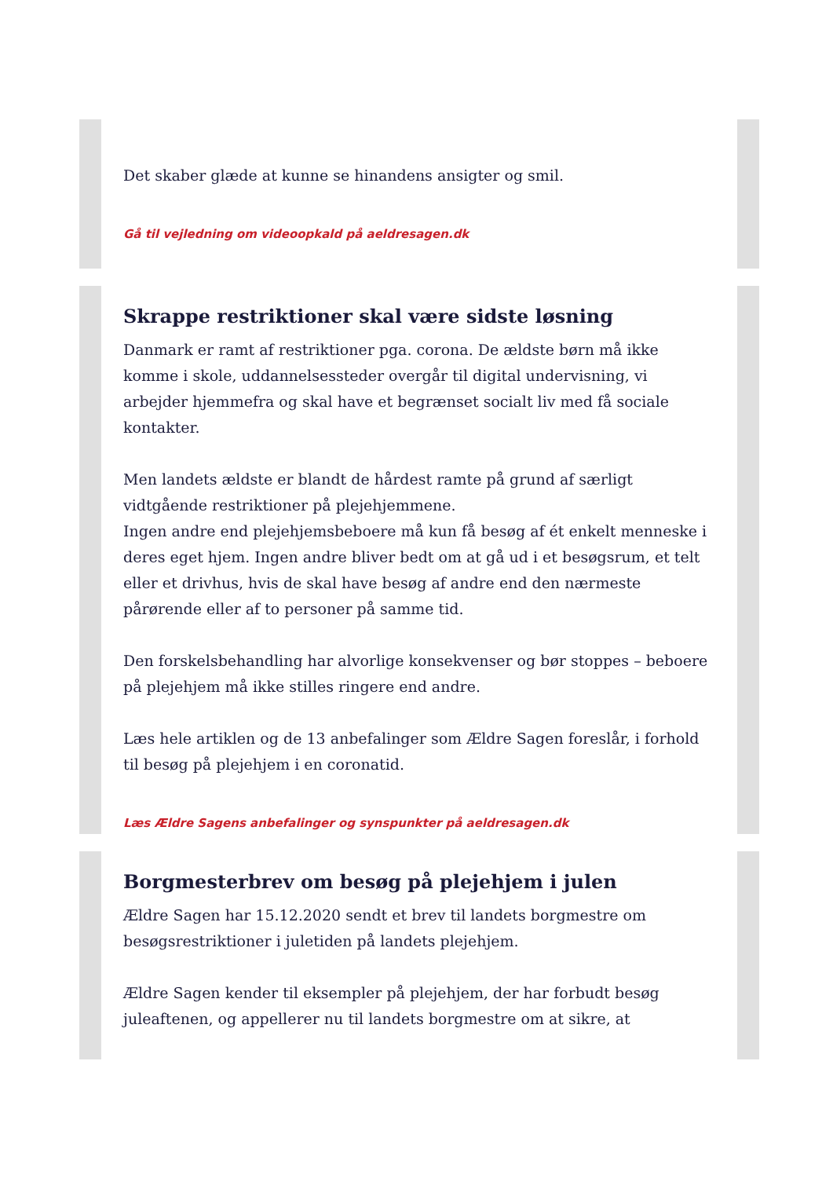Det skaber glæde at kunne se hinandens ansigter og smil.
Gå til vejledning om videoopkald på aeldresagen.dk
Skrappe restriktioner skal være sidste løsning
Danmark er ramt af restriktioner pga. corona. De ældste børn må ikke komme i skole, uddannelsessteder overgår til digital undervisning, vi arbejder hjemmefra og skal have et begrænset socialt liv med få sociale kontakter.
Men landets ældste er blandt de hårdest ramte på grund af særligt vidtgående restriktioner på plejehjemmene.
Ingen andre end plejehjemsbeboere må kun få besøg af ét enkelt menneske i deres eget hjem. Ingen andre bliver bedt om at gå ud i et besøgsrum, et telt eller et drivhus, hvis de skal have besøg af andre end den nærmeste pårørende eller af to personer på samme tid.
Den forskelsbehandling har alvorlige konsekvenser og bør stoppes – beboere på plejehjem må ikke stilles ringere end andre.
Læs hele artiklen og de 13 anbefalinger som Ældre Sagen foreslår, i forhold til besøg på plejehjem i en coronatid.
Læs Ældre Sagens anbefalinger og synspunkter på aeldresagen.dk
Borgmesterbrev om besøg på plejehjem i julen
Ældre Sagen har 15.12.2020 sendt et brev til landets borgmestre om besøgsrestriktioner i juletiden på landets plejehjem.
Ældre Sagen kender til eksempler på plejehjem, der har forbudt besøg juleaftenen, og appellerer nu til landets borgmestre om at sikre, at